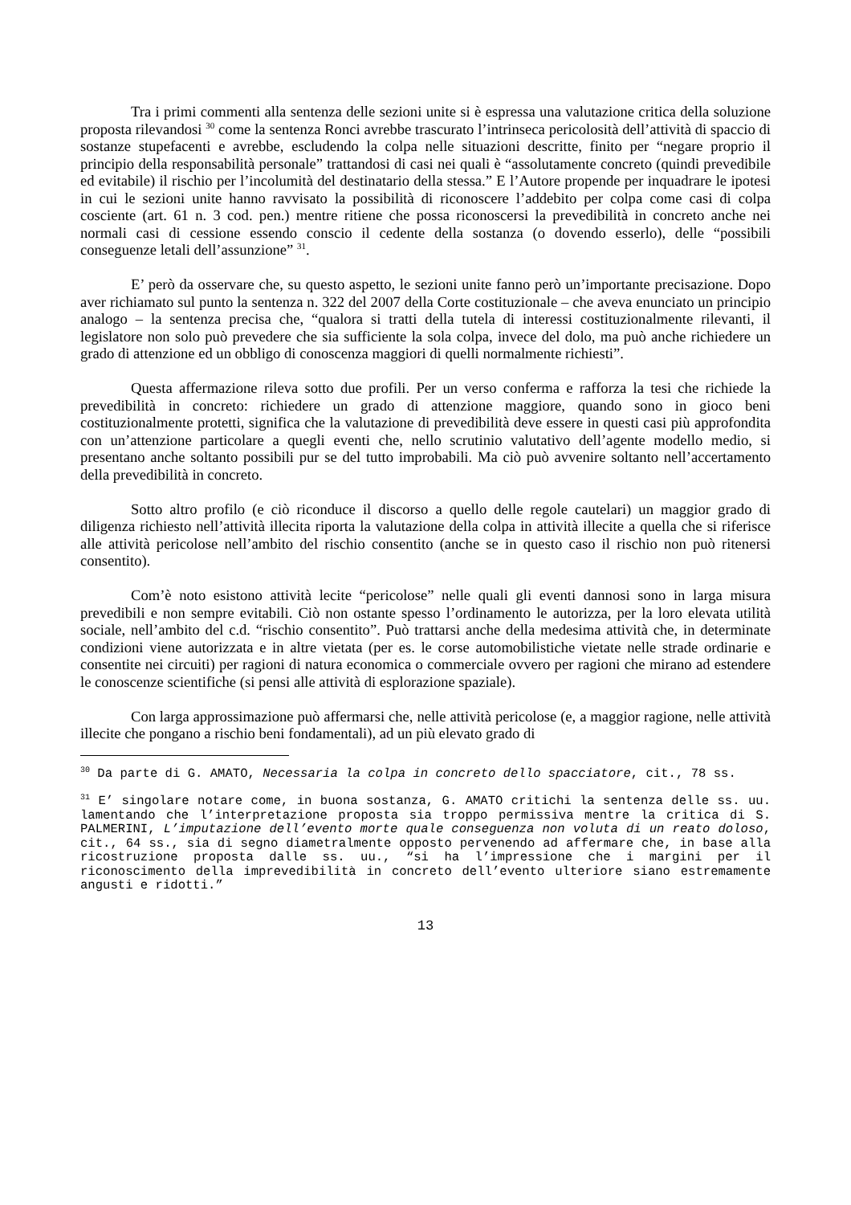Tra i primi commenti alla sentenza delle sezioni unite si è espressa una valutazione critica della soluzione proposta rilevandosi <sup>30</sup> come la sentenza Ronci avrebbe trascurato l’intrinseca pericolosità dell’attività di spaccio di sostanze stupefacenti e avrebbe, escludendo la colpa nelle situazioni descritte, finito per “negare proprio il principio della responsabilità personale” trattandosi di casi nei quali è “assolutamente concreto (quindi prevedibile ed evitabile) il rischio per l’incolumità del destinatario della stessa.” E l’Autore propende per inquadrare le ipotesi in cui le sezioni unite hanno ravvisato la possibilità di riconoscere l’addebito per colpa come casi di colpa cosciente (art. 61 n. 3 cod. pen.) mentre ritiene che possa riconoscersi la prevedibilità in concreto anche nei normali casi di cessione essendo conscio il cedente della sostanza (o dovendo esserlo), delle “possibili conseguenze letali dell’assunzione” <sup>31</sup>.
E’ però da osservare che, su questo aspetto, le sezioni unite fanno però un’importante precisazione. Dopo aver richiamato sul punto la sentenza n. 322 del 2007 della Corte costituzionale – che aveva enunciato un principio analogo – la sentenza precisa che, “qualora si tratti della tutela di interessi costituzionalmente rilevanti, il legislatore non solo può prevedere che sia sufficiente la sola colpa, invece del dolo, ma può anche richiedere un grado di attenzione ed un obbligo di conoscenza maggiori di quelli normalmente richiesti”.
Questa affermazione rileva sotto due profili. Per un verso conferma e rafforza la tesi che richiede la prevedibilità in concreto: richiedere un grado di attenzione maggiore, quando sono in gioco beni costituzionalmente protetti, significa che la valutazione di prevedibilità deve essere in questi casi più approfondita con un’attenzione particolare a quegli eventi che, nello scrutinio valutativo dell’agente modello medio, si presentano anche soltanto possibili pur se del tutto improbabili. Ma ciò può avvenire soltanto nell’accertamento della prevedibilità in concreto.
Sotto altro profilo (e ciò riconduce il discorso a quello delle regole cautelari) un maggior grado di diligenza richiesto nell’attività illecita riporta la valutazione della colpa in attività illecite a quella che si riferisce alle attività pericolose nell’ambito del rischio consentito (anche se in questo caso il rischio non può ritenersi consentito).
Com’è noto esistono attività lecite “pericolose” nelle quali gli eventi dannosi sono in larga misura prevedibili e non sempre evitabili. Ciò non ostante spesso l’ordinamento le autorizza, per la loro elevata utilità sociale, nell’ambito del c.d. “rischio consentito”. Può trattarsi anche della medesima attività che, in determinate condizioni viene autorizzata e in altre vietata (per es. le corse automobilistiche vietate nelle strade ordinarie e consentite nei circuiti) per ragioni di natura economica o commerciale ovvero per ragioni che mirano ad estendere le conoscenze scientifiche (si pensi alle attività di esplorazione spaziale).
Con larga approssimazione può affermarsi che, nelle attività pericolose (e, a maggior ragione, nelle attività illecite che pongano a rischio beni fondamentali), ad un più elevato grado di
<sup>30</sup> Da parte di G. AMATO, Necessaria la colpa in concreto dello spacciatore, cit., 78 ss.
<sup>31</sup> E’ singolare notare come, in buona sostanza, G. AMATO critichi la sentenza delle ss. uu. lamentando che l’interpretazione proposta sia troppo permissiva mentre la critica di S. PALMERINI, L’imputazione dell’evento morte quale conseguenza non voluta di un reato doloso, cit., 64 ss., sia di segno diametralmente opposto pervenendo ad affermare che, in base alla ricostruzione proposta dalle ss. uu., “si ha l’impressione che i margini per il riconoscimento della imprevedibilità in concreto dell’evento ulteriore siano estremamente angusti e ridotti.”
13